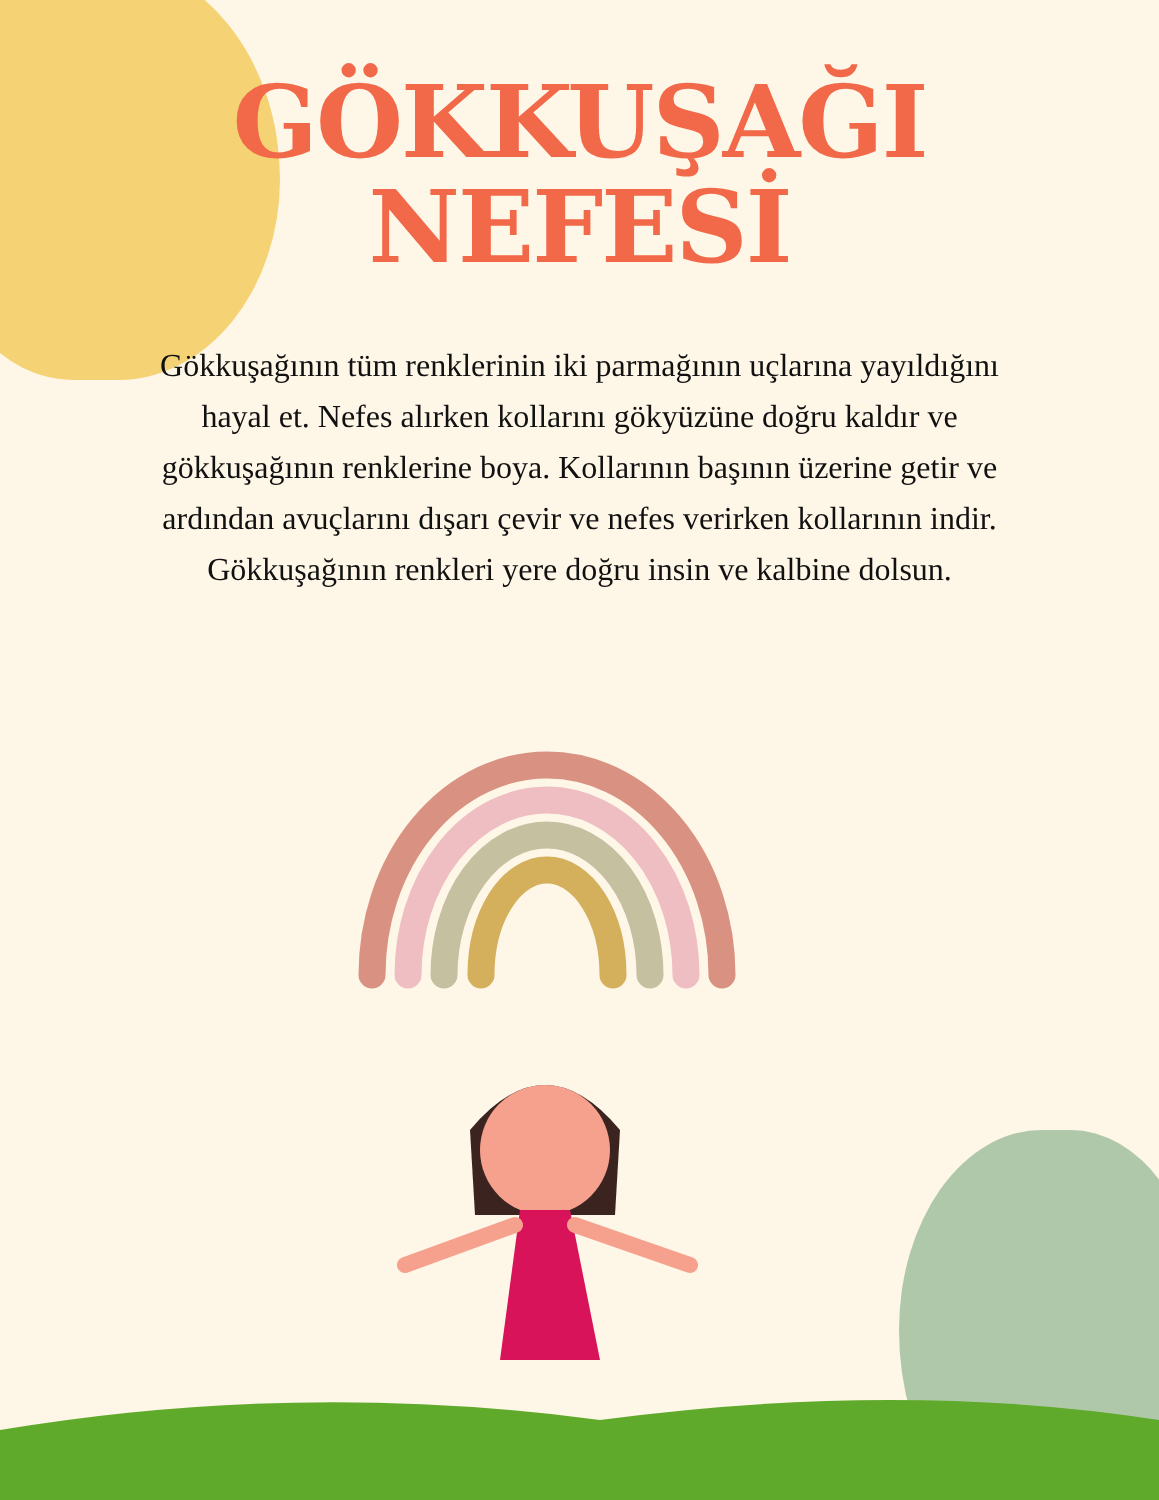GÖKKUŞAĞI
NEFESİ
Gökkuşağının tüm renklerinin iki parmağının uçlarına yayıldığını hayal et. Nefes alırken kollarını gökyüzüne doğru kaldır ve gökkuşağının renklerine boya. Kollarının başının üzerine getir ve ardından avuçlarını dışarı çevir ve nefes verirken kollarının indir. Gökkuşağının renkleri yere doğru insin ve kalbine dolsun.